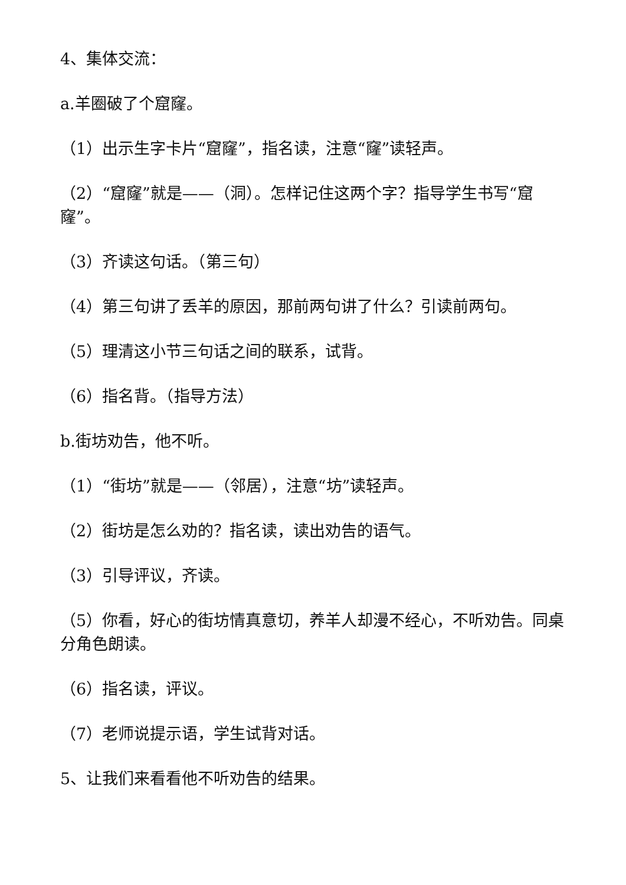4、集体交流：
a.羊圈破了个窟窿。
（1）出示生字卡片“窟窿”，指名读，注意“窿”读轻声。
（2）“窟窿”就是——（洞）。怎样记住这两个字？指导学生书写“窟窿”。
（3）齐读这句话。（第三句）
（4）第三句讲了丢羊的原因，那前两句讲了什么？引读前两句。
（5）理清这小节三句话之间的联系，试背。
（6）指名背。（指导方法）
b.街坊劝告，他不听。
（1）“街坊”就是——（邻居），注意“坊”读轻声。
（2）街坊是怎么劝的？指名读，读出劝告的语气。
（3）引导评议，齐读。
（5）你看，好心的街坊情真意切，养羊人却漫不经心，不听劝告。同桌分角色朗读。
（6）指名读，评议。
（7）老师说提示语，学生试背对话。
5、让我们来看看他不听劝告的结果。